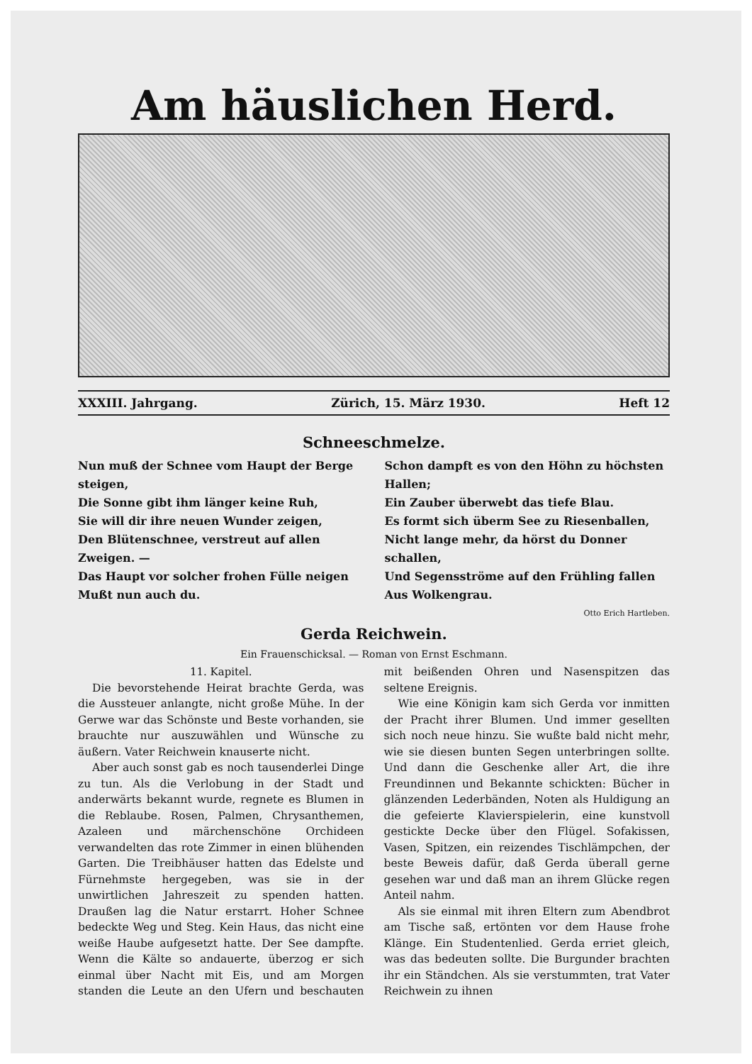Am häuslichen Herd.
XXXIII. Jahrgang. Zürich, 15. März 1930. Heft 12
Schneeschmelze.
Nun muß der Schnee vom Haupt der Berge steigen,
Die Sonne gibt ihm länger keine Ruh,
Sie will dir ihre neuen Wunder zeigen,
Den Blütenschnee, verstreut auf allen Zweigen. —
Das Haupt vor solcher frohen Fülle neigen
Mußt nun auch du.
Schon dampft es von den Höhn zu höchsten Hallen;
Ein Zauber überwebt das tiefe Blau.
Es formt sich überm See zu Riesenballen,
Nicht lange mehr, da hörst du Donner schallen,
Und Segensströme auf den Frühling fallen
Aus Wolkengrau.
Otto Erich Hartleben.
Gerda Reichwein.
Ein Frauenschicksal. — Roman von Ernst Eschmann.
11. Kapitel.
Die bevorstehende Heirat brachte Gerda, was die Aussteuer anlangte, nicht große Mühe. In der Gerwe war das Schönste und Beste vorhanden, sie brauchte nur auszuwählen und Wünsche zu äußern. Vater Reichwein knauserte nicht.
Aber auch sonst gab es noch tausenderlei Dinge zu tun. Als die Verlobung in der Stadt und anderwärts bekannt wurde, regnete es Blumen in die Reblaube. Rosen, Palmen, Chrysanthemen, Azaleen und märchenschöne Orchideen verwandelten das rote Zimmer in einen blühenden Garten. Die Treibhäuser hatten das Edelste und Fürnehmste hergegeben, was sie in der unwirtlichen Jahreszeit zu spenden hatten. Draußen lag die Natur erstarrt. Hoher Schnee bedeckte Weg und Steg. Kein Haus, das nicht eine weiße Haube aufgesetzt hatte. Der See dampfte. Wenn die Kälte so andauerte, überzog er sich einmal über Nacht mit Eis, und am Morgen standen die Leute an den Ufern und beschauten mit beißenden Ohren und Nasenspitzen das seltene Ereignis.
Wie eine Königin kam sich Gerda vor inmitten der Pracht ihrer Blumen. Und immer gesellten sich noch neue hinzu. Sie wußte bald nicht mehr, wie sie diesen bunten Segen unterbringen sollte. Und dann die Geschenke aller Art, die ihre Freundinnen und Bekannte schickten: Bücher in glänzenden Lederbänden, Noten als Huldigung an die gefeierte Klavierspielerin, eine kunstvoll gestickte Decke über den Flügel. Sofakissen, Vasen, Spitzen, ein reizendes Tischlämpchen, der beste Beweis dafür, daß Gerda überall gerne gesehen war und daß man an ihrem Glücke regen Anteil nahm.
Als sie einmal mit ihren Eltern zum Abendbrot am Tische saß, ertönten vor dem Hause frohe Klänge. Ein Studentenlied. Gerda erriet gleich, was das bedeuten sollte. Die Burgunder brachten ihr ein Ständchen. Als sie verstummten, trat Vater Reichwein zu ihnen